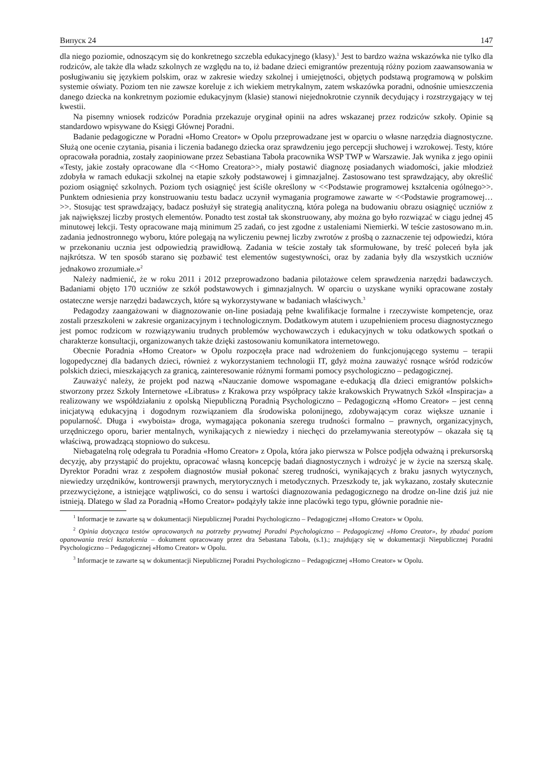Випуск 24 147
dla niego poziomie, odnoszącym się do konkretnego szczebla edukacyjnego (klasy).<sup>1</sup> Jest to bardzo ważna wskazówka nie tylko dla rodziców, ale także dla władz szkolnych ze względu na to, iż badane dzieci emigrantów prezentują różny poziom zaawansowania w posługiwaniu się językiem polskim, oraz w zakresie wiedzy szkolnej i umiejętności, objętych podstawą programową w polskim systemie oświaty. Poziom ten nie zawsze koreluje z ich wiekiem metrykalnym, zatem wskazówka poradni, odnośnie umieszczenia danego dziecka na konkretnym poziomie edukacyjnym (klasie) stanowi niejednokrotnie czynnik decydujący i rozstrzygający w tej kwestii.
Na pisemny wniosek rodziców Poradnia przekazuje oryginał opinii na adres wskazanej przez rodziców szkoły. Opinie są standardowo wpisywane do Księgi Głównej Poradni.
Badanie pedagogiczne w Poradni «Homo Creator» w Opolu przeprowadzane jest w oparciu o własne narzędzia diagnostyczne. Służą one ocenie czytania, pisania i liczenia badanego dziecka oraz sprawdzeniu jego percepcji słuchowej i wzrokowej. Testy, które opracowała poradnia, zostały zaopiniowane przez Sebastiana Taboła pracownika WSP TWP w Warszawie. Jak wynika z jego opinii «Testy, jakie zostały opracowane dla <<Homo Creatora>>, miały postawić diagnozę posiadanych wiadomości, jakie młodzież zdobyła w ramach edukacji szkolnej na etapie szkoły podstawowej i gimnazjalnej. Zastosowano test sprawdzający, aby określić poziom osiągnięć szkolnych. Poziom tych osiągnięć jest ściśle określony w <<Podstawie programowej kształcenia ogólnego>>. Punktem odniesienia przy konstruowaniu testu badacz uczynił wymagania programowe zawarte w <<Podstawie programowej…>>. Stosując test sprawdzający, badacz posłużył się strategią analityczną, która polega na budowaniu obrazu osiągnięć uczniów z jak największej liczby prostych elementów. Ponadto test został tak skonstruowany, aby można go było rozwiązać w ciągu jednej 45 minutowej lekcji. Testy opracowane mają minimum 25 zadań, co jest zgodne z ustaleniami Niemierki. W teście zastosowano m.in. zadania jednostronnego wyboru, które polegają na wyliczeniu pewnej liczby zwrotów z prośbą o zaznaczenie tej odpowiedzi, która w przekonaniu ucznia jest odpowiedzią prawidłową. Zadania w teście zostały tak sformułowane, by treść poleceń była jak najkrótsza. W ten sposób starano się pozbawić test elementów sugestywności, oraz by zadania były dla wszystkich uczniów jednakowo zrozumiałe.»<sup>2</sup>
Należy nadmienić, że w roku 2011 i 2012 przeprowadzono badania pilotażowe celem sprawdzenia narzędzi badawczych. Badaniami objęto 170 uczniów ze szkół podstawowych i gimnazjalnych. W oparciu o uzyskane wyniki opracowane zostały ostateczne wersje narzędzi badawczych, które są wykorzystywane w badaniach właściwych.<sup>3</sup>
Pedagodzy zaangażowani w diagnozowanie on-line posiadają pełne kwalifikacje formalne i rzeczywiste kompetencje, oraz zostali przeszkoleni w zakresie organizacyjnym i technologicznym. Dodatkowym atutem i uzupełnieniem procesu diagnostycznego jest pomoc rodzicom w rozwiązywaniu trudnych problemów wychowawczych i edukacyjnych w toku odatkowych spotkań o charakterze konsultacji, organizowanych także dzięki zastosowaniu komunikatora internetowego.
Obecnie Poradnia «Homo Creator» w Opolu rozpoczęła prace nad wdrożeniem do funkcjonującego systemu – terapii logopedycznej dla badanych dzieci, również z wykorzystaniem technologii IT, gdyż można zauważyć rosnące wśród rodziców polskich dzieci, mieszkających za granicą, zainteresowanie różnymi formami pomocy psychologiczno – pedagogicznej.
Zauważyć należy, że projekt pod nazwą «Nauczanie domowe wspomagane e-edukacją dla dzieci emigrantów polskich» stworzony przez Szkoły Internetowe «Libratus» z Krakowa przy współpracy także krakowskich Prywatnych Szkół «Inspiracja» a realizowany we współdziałaniu z opolską Niepubliczną Poradnią Psychologiczno – Pedagogiczną «Homo Creator» – jest cenną inicjatywą edukacyjną i dogodnym rozwiązaniem dla środowiska polonijnego, zdobywającym coraz większe uznanie i popularność. Długa i «wyboista» droga, wymagająca pokonania szeregu trudności formalno – prawnych, organizacyjnych, urzędniczego oporu, barier mentalnych, wynikających z niewiedzy i niechęci do przełamywania stereotypów – okazała się tą właściwą, prowadzącą stopniowo do sukcesu.
Niebagatelną rolę odegrała tu Poradnia «Homo Creator» z Opola, która jako pierwsza w Polsce podjęła odważną i prekursorską decyzję, aby przystąpić do projektu, opracować własną koncepcję badań diagnostycznych i wdrożyć je w życie na szerszą skalę. Dyrektor Poradni wraz z zespołem diagnostów musiał pokonać szereg trudności, wynikających z braku jasnych wytycznych, niewiedzy urzędników, kontrowersji prawnych, merytorycznych i metodycznych. Przeszkody te, jak wykazano, zostały skutecznie przezwyciężone, a istniejące wątpliwości, co do sensu i wartości diagnozowania pedagogicznego na drodze on-line dziś już nie istnieją. Dlatego w ślad za Poradnią «Homo Creator» podążyły także inne placówki tego typu, głównie poradnie nie-
<sup>1</sup> Informacje te zawarte są w dokumentacji Niepublicznej Poradni Psychologiczno – Pedagogicznej «Homo Creator» w Opolu.
<sup>2</sup> Opinia dotycząca testów opracowanych na potrzeby prywatnej Poradni Psychologiczno – Pedagogicznej «Homo Creator», by zbadać poziom opanowania treści kształcenia – dokument opracowany przez dra Sebastana Taboła, (s.1).; znajdujący się w dokumentacji Niepublicznej Poradni Psychologiczno – Pedagogicznej «Homo Creator» w Opolu.
<sup>3</sup> Informacje te zawarte są w dokumentacji Niepublicznej Poradni Psychologiczno – Pedagogicznej «Homo Creator» w Opolu.